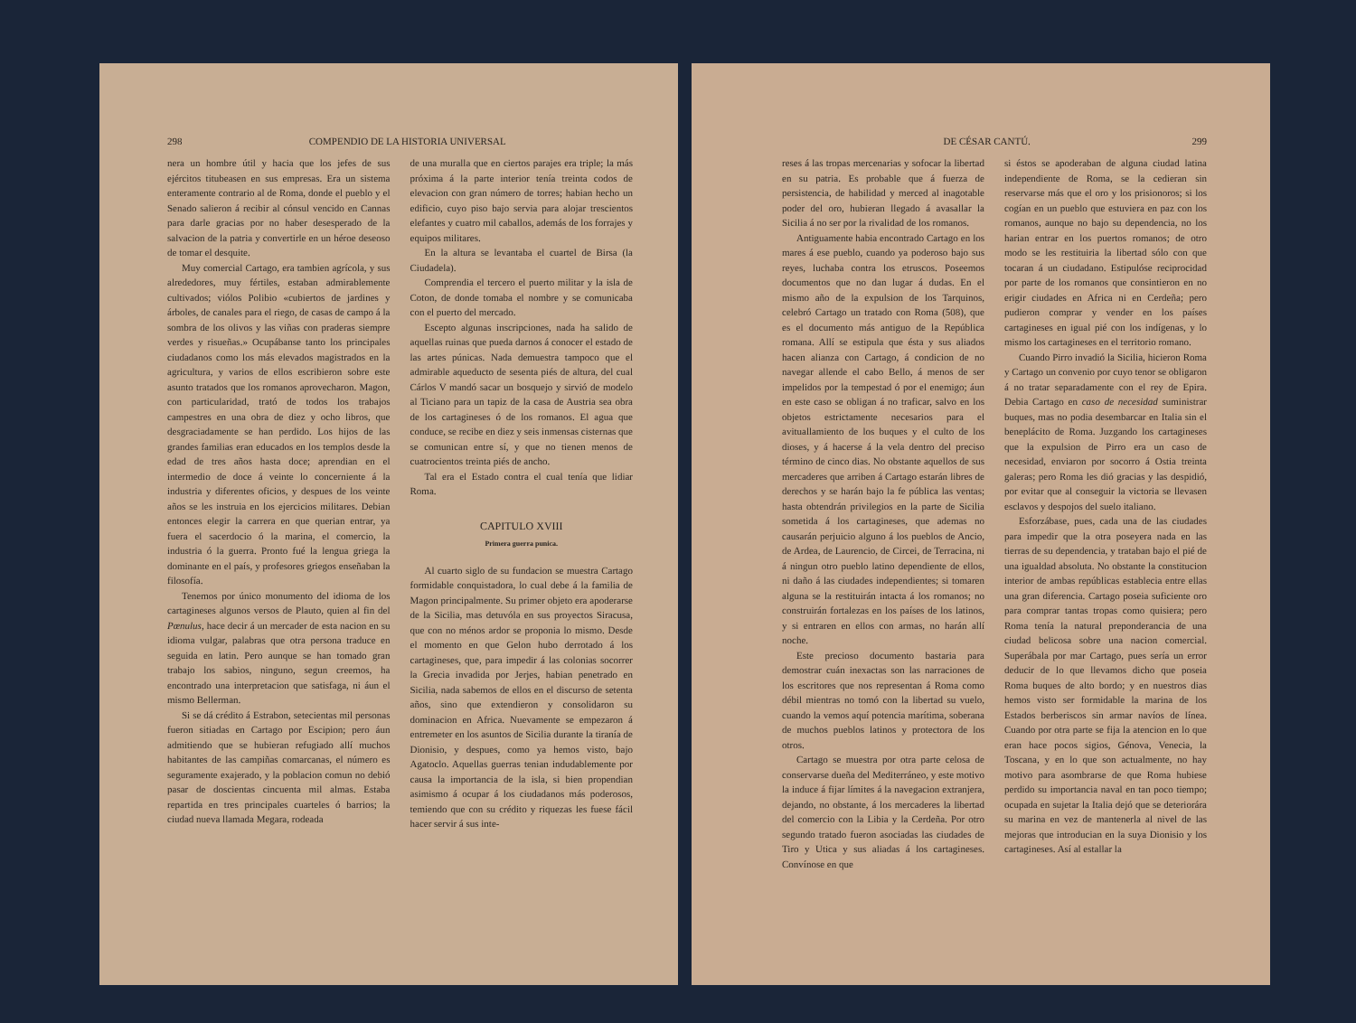298 COMPENDIO DE LA HISTORIA UNIVERSAL
nera un hombre útil y hacia que los jefes de sus ejércitos titubeasen en sus empresas. Era un sistema enteramente contrario al de Roma, donde el pueblo y el Senado salieron á recibir al cónsul vencido en Cannas para darle gracias por no haber desesperado de la salvacion de la patria y convertirle en un héroe deseoso de tomar el desquite.
Muy comercial Cartago, era tambien agrícola, y sus alrededores, muy fértiles, estaban admirablemente cultivados; viólos Polibio «cubiertos de jardines y árboles, de canales para el riego, de casas de campo á la sombra de los olivos y las viñas con praderas siempre verdes y risueñas.» Ocupábanse tanto los principales ciudadanos como los más elevados magistrados en la agricultura, y varios de ellos escribieron sobre este asunto tratados que los romanos aprovecharon. Magon, con particularidad, trató de todos los trabajos campestres en una obra de diez y ocho libros, que desgraciadamente se han perdido. Los hijos de las grandes familias eran educados en los templos desde la edad de tres años hasta doce; aprendian en el intermedio de doce á veinte lo concerniente á la industria y diferentes oficios, y despues de los veinte años se les instruia en los ejercicios militares. Debian entonces elegir la carrera en que querian entrar, ya fuera el sacerdocio ó la marina, el comercio, la industria ó la guerra. Pronto fué la lengua griega la dominante en el país, y profesores griegos enseñaban la filosofía.
Tenemos por único monumento del idioma de los cartagineses algunos versos de Plauto, quien al fin del Pœnulus, hace decir á un mercader de esta nacion en su idioma vulgar, palabras que otra persona traduce en seguida en latin. Pero aunque se han tomado gran trabajo los sabios, ninguno, segun creemos, ha encontrado una interpretacion que satisfaga, ni áun el mismo Bellerman.
Si se dá crédito á Estrabon, setecientas mil personas fueron sitiadas en Cartago por Escipion; pero áun admitiendo que se hubieran refugiado allí muchos habitantes de las campiñas comarcanas, el número es seguramente exajerado, y la poblacion comun no debió pasar de doscientas cincuenta mil almas. Estaba repartida en tres principales cuarteles ó barrios; la ciudad nueva llamada Megara, rodeada
de una muralla que en ciertos parajes era triple; la más próxima á la parte interior tenía treinta codos de elevacion con gran número de torres; habian hecho un edificio, cuyo piso bajo servia para alojar trescientos elefantes y cuatro mil caballos, además de los forrajes y equipos militares.
En la altura se levantaba el cuartel de Birsa (la Ciudadela).
Comprendia el tercero el puerto militar y la isla de Coton, de donde tomaba el nombre y se comunicaba con el puerto del mercado.
Escepto algunas inscripciones, nada ha salido de aquellas ruinas que pueda darnos á conocer el estado de las artes púnicas. Nada demuestra tampoco que el admirable aqueducto de sesenta piés de altura, del cual Cárlos V mandó sacar un bosquejo y sirvió de modelo al Ticiano para un tapiz de la casa de Austria sea obra de los cartagineses ó de los romanos. El agua que conduce, se recibe en diez y seis inmensas cisternas que se comunican entre sí, y que no tienen menos de cuatrocientos treinta piés de ancho.
Tal era el Estado contra el cual tenía que lidiar Roma.
CAPITULO XVIII
Primera guerra punica.
Al cuarto siglo de su fundacion se muestra Cartago formidable conquistadora, lo cual debe á la familia de Magon principalmente. Su primer objeto era apoderarse de la Sicilia, mas detuvóla en sus proyectos Siracusa, que con no ménos ardor se proponia lo mismo. Desde el momento en que Gelon hubo derrotado á los cartagineses, que, para impedir á las colonias socorrer la Grecia invadida por Jerjes, habian penetrado en Sicilia, nada sabemos de ellos en el discurso de setenta años, sino que extendieron y consolidaron su dominacion en Africa. Nuevamente se empezaron á entremeter en los asuntos de Sicilia durante la tiranía de Dionisio, y despues, como ya hemos visto, bajo Agatoclo. Aquellas guerras tenian indudablemente por causa la importancia de la isla, si bien propendian asimismo á ocupar á los ciudadanos más poderosos, temiendo que con su crédito y riquezas les fuese fácil hacer servir á sus inte-
DE CÉSAR CANTÚ. 299
reses á las tropas mercenarias y sofocar la libertad en su patria. Es probable que á fuerza de persistencia, de habilidad y merced al inagotable poder del oro, hubieran llegado á avasallar la Sicilia á no ser por la rivalidad de los romanos.
Antiguamente habia encontrado Cartago en los mares á ese pueblo, cuando ya poderoso bajo sus reyes, luchaba contra los etruscos. Poseemos documentos que no dan lugar á dudas. En el mismo año de la expulsion de los Tarquinos, celebró Cartago un tratado con Roma (508), que es el documento más antiguo de la República romana. Allí se estipula que ésta y sus aliados hacen alianza con Cartago, á condicion de no navegar allende el cabo Bello, á menos de ser impelidos por la tempestad ó por el enemigo; áun en este caso se obligan á no traficar, salvo en los objetos estrictamente necesarios para el avituallamiento de los buques y el culto de los dioses, y á hacerse á la vela dentro del preciso término de cinco dias. No obstante aquellos de sus mercaderes que arriben á Cartago estarán libres de derechos y se harán bajo la fe pública las ventas; hasta obtendrán privilegios en la parte de Sicilia sometida á los cartagineses, que ademas no causarán perjuicio alguno á los pueblos de Ancio, de Ardea, de Laurencio, de Circei, de Terracina, ni á ningun otro pueblo latino dependiente de ellos, ni daño á las ciudades independientes; si tomaren alguna se la restituirán intacta á los romanos; no construirán fortalezas en los países de los latinos, y si entraren en ellos con armas, no harán allí noche.
Este precioso documento bastaria para demostrar cuán inexactas son las narraciones de los escritores que nos representan á Roma como débil mientras no tomó con la libertad su vuelo, cuando la vemos aquí potencia marítima, soberana de muchos pueblos latinos y protectora de los otros.
Cartago se muestra por otra parte celosa de conservarse dueña del Mediterráneo, y este motivo la induce á fijar límites á la navegacion extranjera, dejando, no obstante, á los mercaderes la libertad del comercio con la Libia y la Cerdeña. Por otro segundo tratado fueron asociadas las ciudades de Tiro y Utica y sus aliadas á los cartagineses. Convínose en que
si éstos se apoderaban de alguna ciudad latina independiente de Roma, se la cedieran sin reservarse más que el oro y los prisionoros; si los cogían en un pueblo que estuviera en paz con los romanos, aunque no bajo su dependencia, no los harian entrar en los puertos romanos; de otro modo se les restituiria la libertad sólo con que tocaran á un ciudadano. Estipulóse reciprocidad por parte de los romanos que consintieron en no erigir ciudades en Africa ni en Cerdeña; pero pudieron comprar y vender en los países cartagineses en igual pié con los indígenas, y lo mismo los cartagineses en el territorio romano.
Cuando Pirro invadió la Sicilia, hicieron Roma y Cartago un convenio por cuyo tenor se obligaron á no tratar separadamente con el rey de Epira. Debia Cartago en caso de necesidad suministrar buques, mas no podia desembarcar en Italia sin el beneplácito de Roma. Juzgando los cartagineses que la expulsion de Pirro era un caso de necesidad, enviaron por socorro á Ostia treinta galeras; pero Roma les dió gracias y las despidió, por evitar que al conseguir la victoria se llevasen esclavos y despojos del suelo italiano.
Esforzábase, pues, cada una de las ciudades para impedir que la otra poseyera nada en las tierras de su dependencia, y trataban bajo el pié de una igualdad absoluta. No obstante la constitucion interior de ambas repúblicas establecia entre ellas una gran diferencia. Cartago poseia suficiente oro para comprar tantas tropas como quisiera; pero Roma tenía la natural preponderancia de una ciudad belicosa sobre una nacion comercial. Superábala por mar Cartago, pues sería un error deducir de lo que llevamos dicho que poseia Roma buques de alto bordo; y en nuestros dias hemos visto ser formidable la marina de los Estados berberiscos sin armar navíos de línea. Cuando por otra parte se fija la atencion en lo que eran hace pocos sigios, Génova, Venecia, la Toscana, y en lo que son actualmente, no hay motivo para asombrarse de que Roma hubiese perdido su importancia naval en tan poco tiempo; ocupada en sujetar la Italia dejó que se deteriorára su marina en vez de mantenerla al nivel de las mejoras que introducian en la suya Dionisio y los cartagineses. Así al estallar la